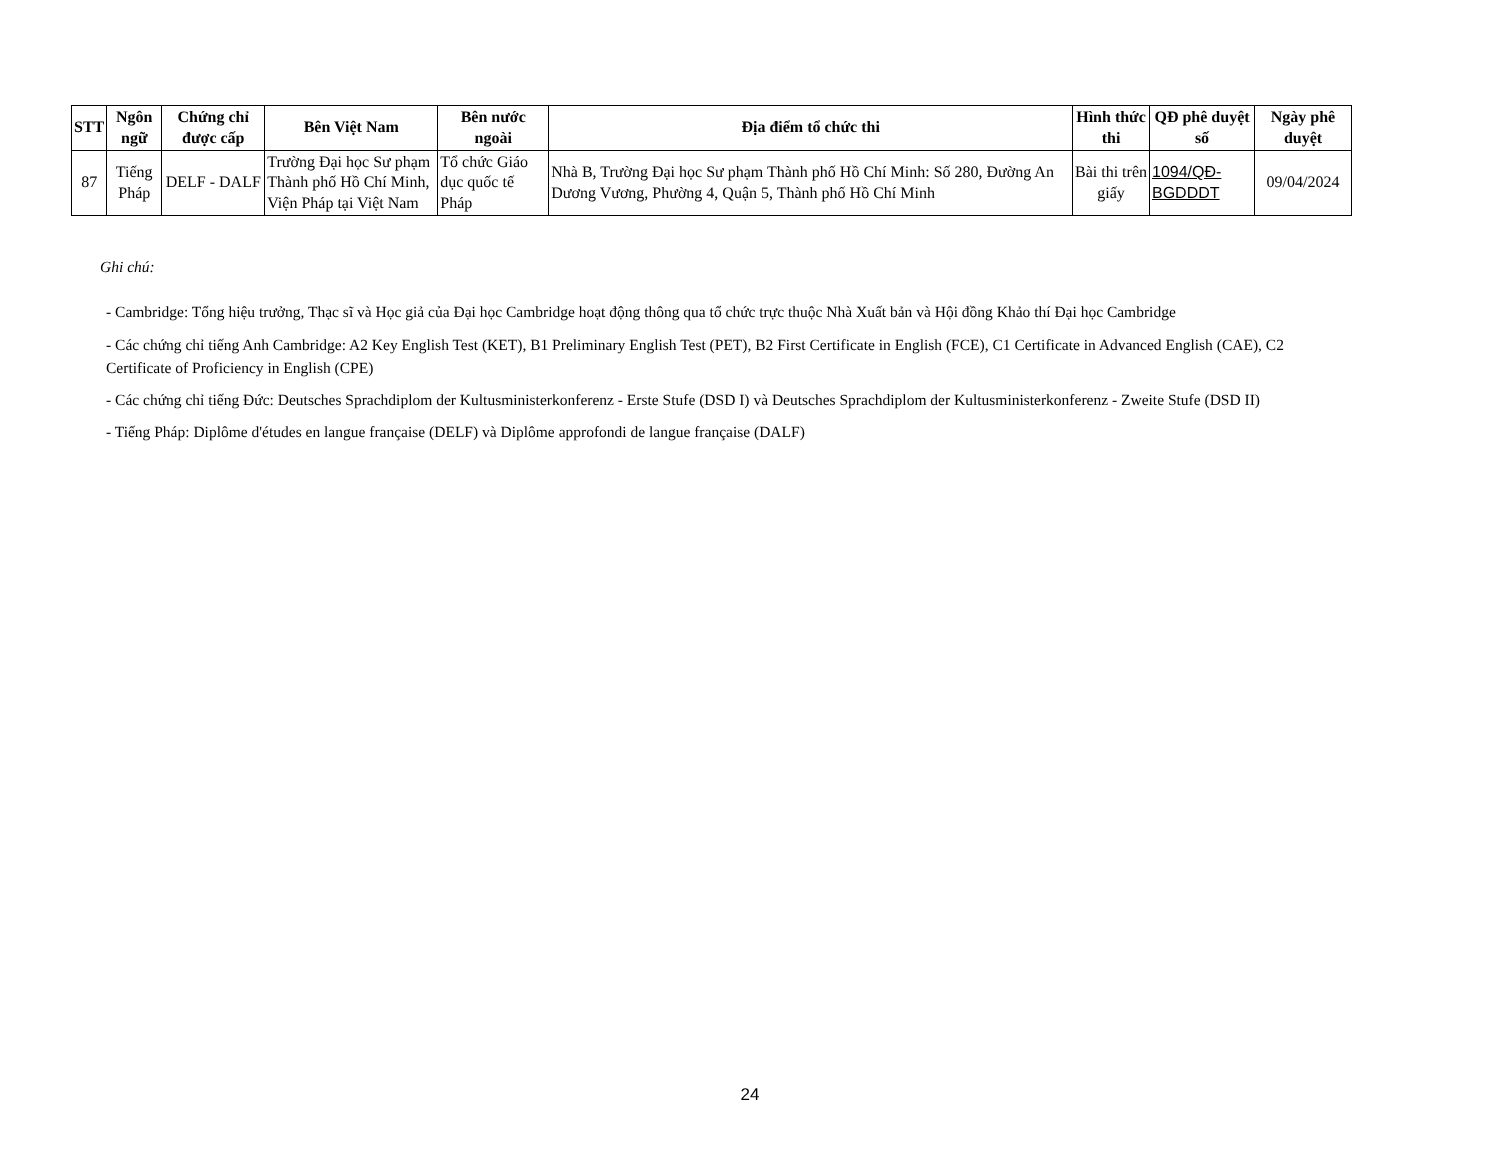| STT | Ngôn ngữ | Chứng chỉ được cấp | Bên Việt Nam | Bên nước ngoài | Địa điểm tổ chức thi | Hình thức thi | QĐ phê duyệt số | Ngày phê duyệt |
| --- | --- | --- | --- | --- | --- | --- | --- | --- |
| 87 | Tiếng Pháp | DELF - DALF | Trường Đại học Sư phạm Thành phố Hồ Chí Minh, Viện Pháp tại Việt Nam | Tổ chức Giáo dục quốc tế Pháp | Nhà B, Trường Đại học Sư phạm Thành phố Hồ Chí Minh: Số 280, Đường An Dương Vương, Phường 4, Quận 5, Thành phố Hồ Chí Minh | Bài thi trên giấy | 1094/QĐ-BGDDDT | 09/04/2024 |
Ghi chú:
- Cambridge: Tổng hiệu trưởng, Thạc sĩ và Học giả của Đại học Cambridge hoạt động thông qua tổ chức trực thuộc Nhà Xuất bản và Hội đồng Khảo thí Đại học Cambridge
- Các chứng chỉ tiếng Anh Cambridge: A2 Key English Test (KET), B1 Preliminary English Test (PET), B2 First Certificate in English (FCE), C1 Certificate in Advanced English (CAE), C2 Certificate of Proficiency in English (CPE)
- Các chứng chỉ tiếng Đức: Deutsches Sprachdiplom der Kultusministerkonferenz - Erste Stufe (DSD I) và Deutsches Sprachdiplom der Kultusministerkonferenz - Zweite Stufe (DSD II)
- Tiếng Pháp: Diplôme d'études en langue française (DELF) và Diplôme approfondi de langue française (DALF)
24